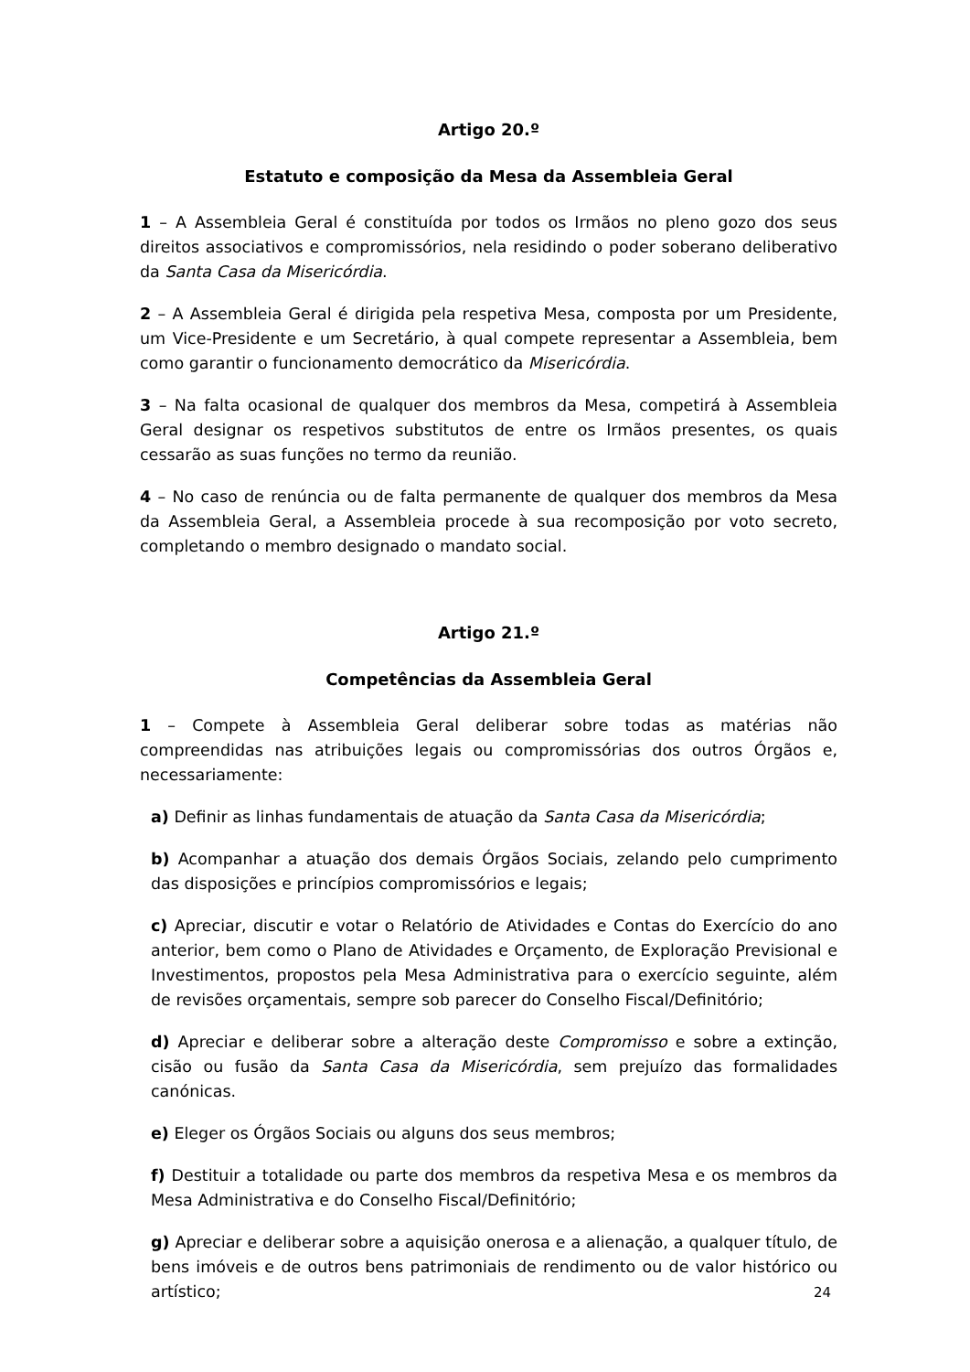Artigo 20.º
Estatuto e composição da Mesa da Assembleia Geral
1 – A Assembleia Geral é constituída por todos os Irmãos no pleno gozo dos seus direitos associativos e compromissórios, nela residindo o poder soberano deliberativo da Santa Casa da Misericórdia.
2 – A Assembleia Geral é dirigida pela respetiva Mesa, composta por um Presidente, um Vice-Presidente e um Secretário, à qual compete representar a Assembleia, bem como garantir o funcionamento democrático da Misericórdia.
3 – Na falta ocasional de qualquer dos membros da Mesa, competirá à Assembleia Geral designar os respetivos substitutos de entre os Irmãos presentes, os quais cessarão as suas funções no termo da reunião.
4 – No caso de renúncia ou de falta permanente de qualquer dos membros da Mesa da Assembleia Geral, a Assembleia procede à sua recomposição por voto secreto, completando o membro designado o mandato social.
Artigo 21.º
Competências da Assembleia Geral
1 – Compete à Assembleia Geral deliberar sobre todas as matérias não compreendidas nas atribuições legais ou compromissórias dos outros Órgãos e, necessariamente:
a) Definir as linhas fundamentais de atuação da Santa Casa da Misericórdia;
b) Acompanhar a atuação dos demais Órgãos Sociais, zelando pelo cumprimento das disposições e princípios compromissórios e legais;
c) Apreciar, discutir e votar o Relatório de Atividades e Contas do Exercício do ano anterior, bem como o Plano de Atividades e Orçamento, de Exploração Previsional e Investimentos, propostos pela Mesa Administrativa para o exercício seguinte, além de revisões orçamentais, sempre sob parecer do Conselho Fiscal/Definitório;
d) Apreciar e deliberar sobre a alteração deste Compromisso e sobre a extinção, cisão ou fusão da Santa Casa da Misericórdia, sem prejuízo das formalidades canónicas.
e) Eleger os Órgãos Sociais ou alguns dos seus membros;
f) Destituir a totalidade ou parte dos membros da respetiva Mesa e os membros da Mesa Administrativa e do Conselho Fiscal/Definitório;
g) Apreciar e deliberar sobre a aquisição onerosa e a alienação, a qualquer título, de bens imóveis e de outros bens patrimoniais de rendimento ou de valor histórico ou artístico;
24